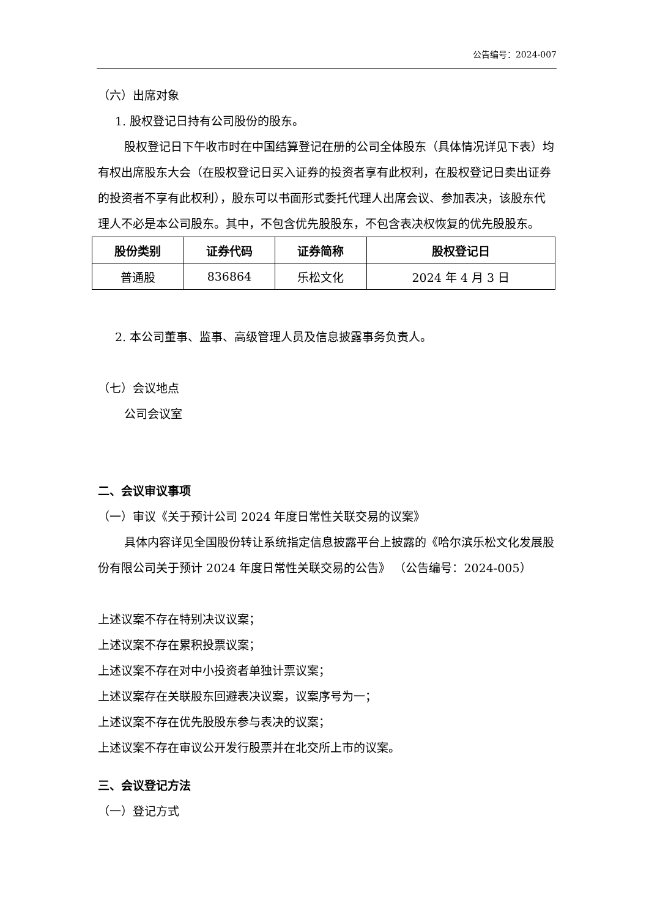公告编号：2024-007
（六）出席对象
1. 股权登记日持有公司股份的股东。
股权登记日下午收市时在中国结算登记在册的公司全体股东（具体情况详见下表）均有权出席股东大会（在股权登记日买入证券的投资者享有此权利，在股权登记日卖出证券的投资者不享有此权利），股东可以书面形式委托代理人出席会议、参加表决，该股东代理人不必是本公司股东。其中，不包含优先股股东，不包含表决权恢复的优先股股东。
| 股份类别 | 证券代码 | 证券简称 | 股权登记日 |
| --- | --- | --- | --- |
| 普通股 | 836864 | 乐松文化 | 2024 年 4 月 3 日 |
2. 本公司董事、监事、高级管理人员及信息披露事务负责人。
（七）会议地点
公司会议室
二、会议审议事项
（一）审议《关于预计公司 2024 年度日常性关联交易的议案》
具体内容详见全国股份转让系统指定信息披露平台上披露的《哈尔滨乐松文化发展股份有限公司关于预计 2024 年度日常性关联交易的公告》 （公告编号：2024-005）
上述议案不存在特别决议议案；
上述议案不存在累积投票议案；
上述议案不存在对中小投资者单独计票议案；
上述议案存在关联股东回避表决议案，议案序号为一；
上述议案不存在优先股股东参与表决的议案；
上述议案不存在审议公开发行股票并在北交所上市的议案。
三、会议登记方法
（一）登记方式